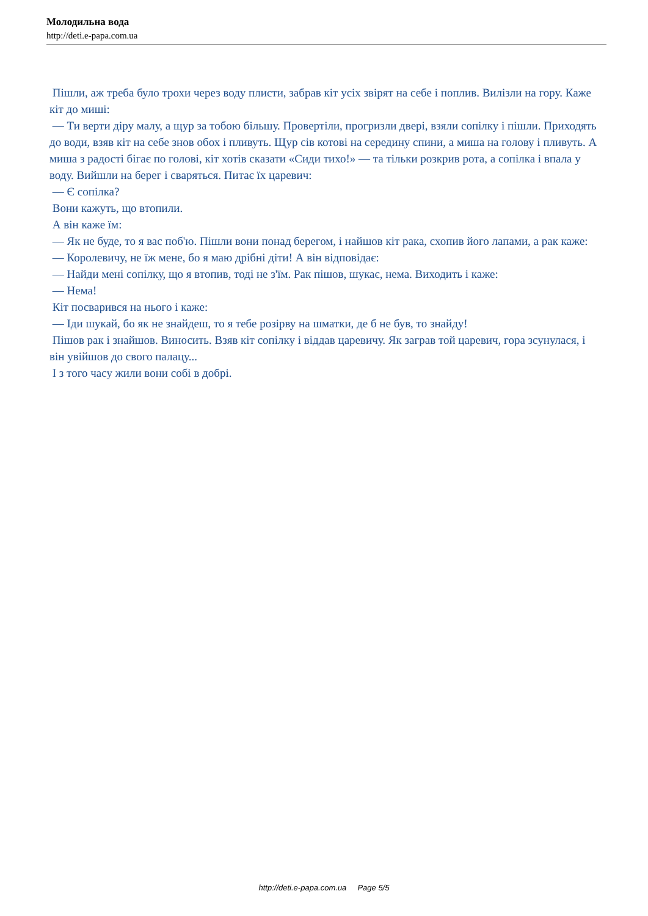Молодильна вода
http://deti.e-papa.com.ua
Пішли, аж треба було трохи через воду плисти, забрав кіт усіх звірят на себе і поплив. Вилізли на гору. Каже кіт до миші:
— Ти верти діру малу, а щур за тобою більшу. Провертіли, прогризли двері, взяли сопілку і пішли. Приходять до води, взяв кіт на себе знов обох і пливуть. Щур сів котові на середину спини, а миша на голову і пливуть. А миша з радості бігає по голові, кіт хотів сказати «Сиди тихо!» — та тільки розкрив рота, а сопілка і впала у воду. Вийшли на берег і сваряться. Питає їх царевич:
— Є сопілка?
Вони кажуть, що втопили.
А він каже їм:
— Як не буде, то я вас поб'ю. Пішли вони понад берегом, і найшов кіт рака, схопив його лапами, а рак каже:
— Королевичу, не їж мене, бо я маю дрібні діти! А він відповідає:
— Найди мені сопілку, що я втопив, тоді не з'їм. Рак пішов, шукає, нема. Виходить і каже:
— Нема!
Кіт посварився на нього і каже:
— Іди шукай, бо як не знайдеш, то я тебе розірву на шматки, де б не був, то знайду!
Пішов рак і знайшов. Виносить. Взяв кіт сопілку і віддав царевичу. Як заграв той царевич, гора зсунулася, і він увійшов до свого палацу...
І з того часу жили вони собі в добрі.
http://deti.e-papa.com.ua Page 5/5